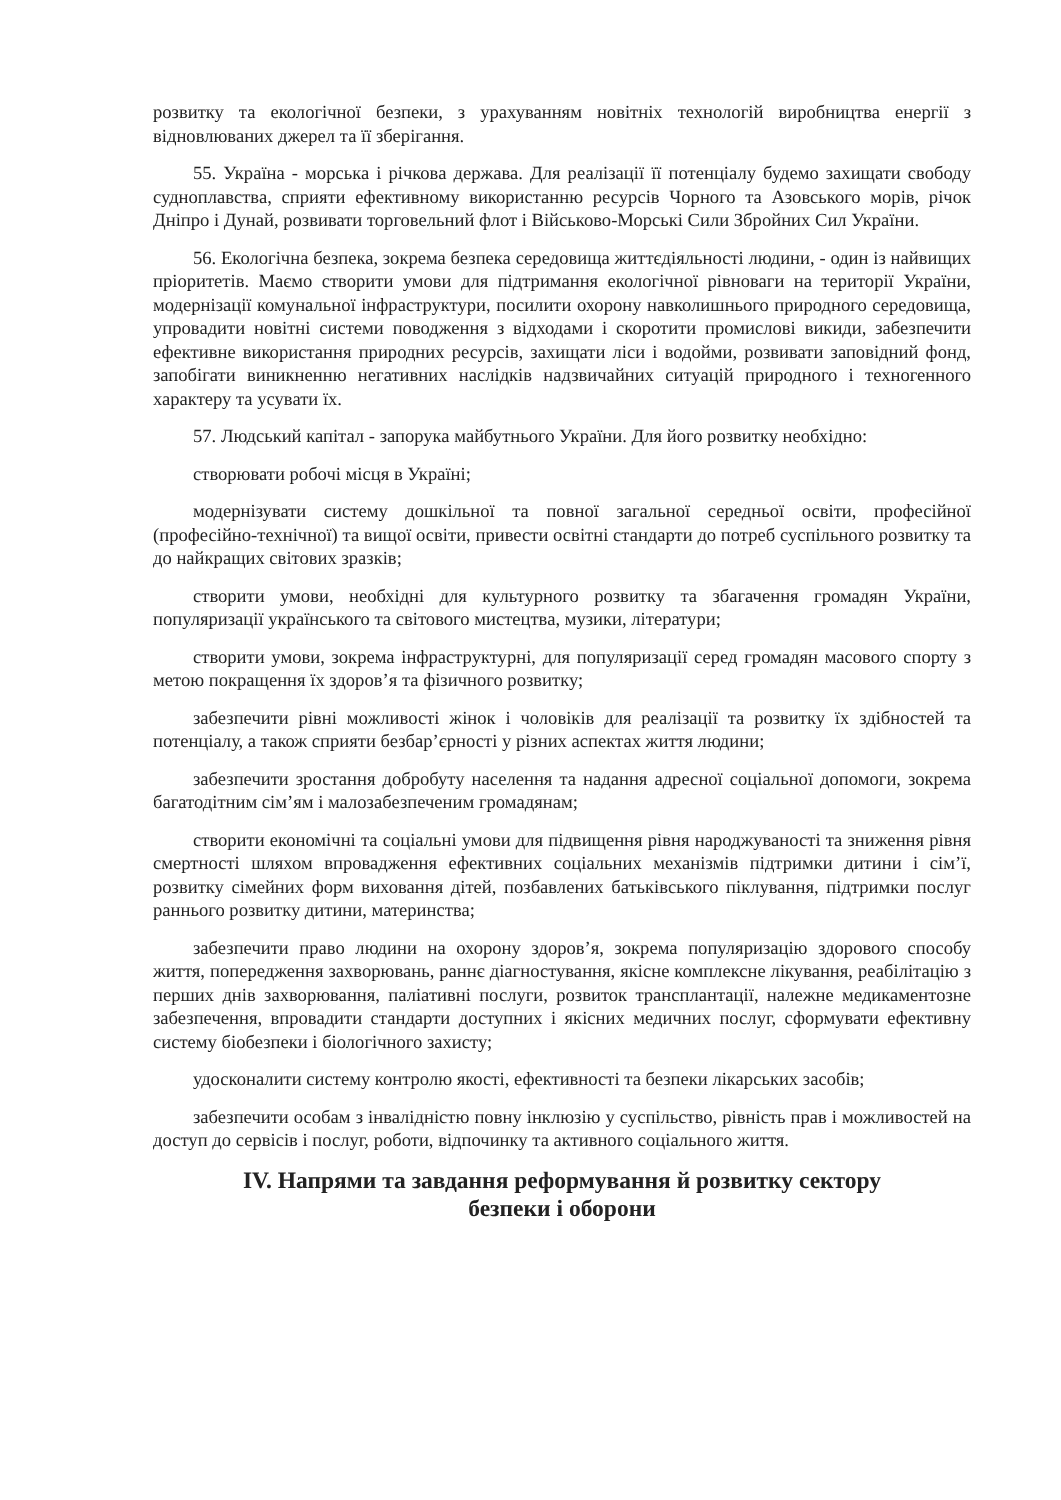розвитку та екологічної безпеки, з урахуванням новітніх технологій виробництва енергії з відновлюваних джерел та її зберігання.
55. Україна - морська і річкова держава. Для реалізації її потенціалу будемо захищати свободу судноплавства, сприяти ефективному використанню ресурсів Чорного та Азовського морів, річок Дніпро і Дунай, розвивати торговельний флот і Військово-Морські Сили Збройних Сил України.
56. Екологічна безпека, зокрема безпека середовища життєдіяльності людини, - один із найвищих пріоритетів. Маємо створити умови для підтримання екологічної рівноваги на території України, модернізації комунальної інфраструктури, посилити охорону навколишнього природного середовища, упровадити новітні системи поводження з відходами і скоротити промислові викиди, забезпечити ефективне використання природних ресурсів, захищати ліси і водойми, розвивати заповідний фонд, запобігати виникненню негативних наслідків надзвичайних ситуацій природного і техногенного характеру та усувати їх.
57. Людський капітал - запорука майбутнього України. Для його розвитку необхідно:
створювати робочі місця в Україні;
модернізувати систему дошкільної та повної загальної середньої освіти, професійної (професійно-технічної) та вищої освіти, привести освітні стандарти до потреб суспільного розвитку та до найкращих світових зразків;
створити умови, необхідні для культурного розвитку та збагачення громадян України, популяризації українського та світового мистецтва, музики, літератури;
створити умови, зокрема інфраструктурні, для популяризації серед громадян масового спорту з метою покращення їх здоров’я та фізичного розвитку;
забезпечити рівні можливості жінок і чоловіків для реалізації та розвитку їх здібностей та потенціалу, а також сприяти безбар’єрності у різних аспектах життя людини;
забезпечити зростання добробуту населення та надання адресної соціальної допомоги, зокрема багатодітним сім’ям і малозабезпеченим громадянам;
створити економічні та соціальні умови для підвищення рівня народжуваності та зниження рівня смертності шляхом впровадження ефективних соціальних механізмів підтримки дитини і сім’ї, розвитку сімейних форм виховання дітей, позбавлених батьківського піклування, підтримки послуг раннього розвитку дитини, материнства;
забезпечити право людини на охорону здоров’я, зокрема популяризацію здорового способу життя, попередження захворювань, раннє діагностування, якісне комплексне лікування, реабілітацію з перших днів захворювання, паліативні послуги, розвиток трансплантації, належне медикаментозне забезпечення, впровадити стандарти доступних і якісних медичних послуг, сформувати ефективну систему біобезпеки і біологічного захисту;
удосконалити систему контролю якості, ефективності та безпеки лікарських засобів;
забезпечити особам з інвалідністю повну інклюзію у суспільство, рівність прав і можливостей на доступ до сервісів і послуг, роботи, відпочинку та активного соціального життя.
IV. Напрями та завдання реформування й розвитку сектору
безпеки і оборони